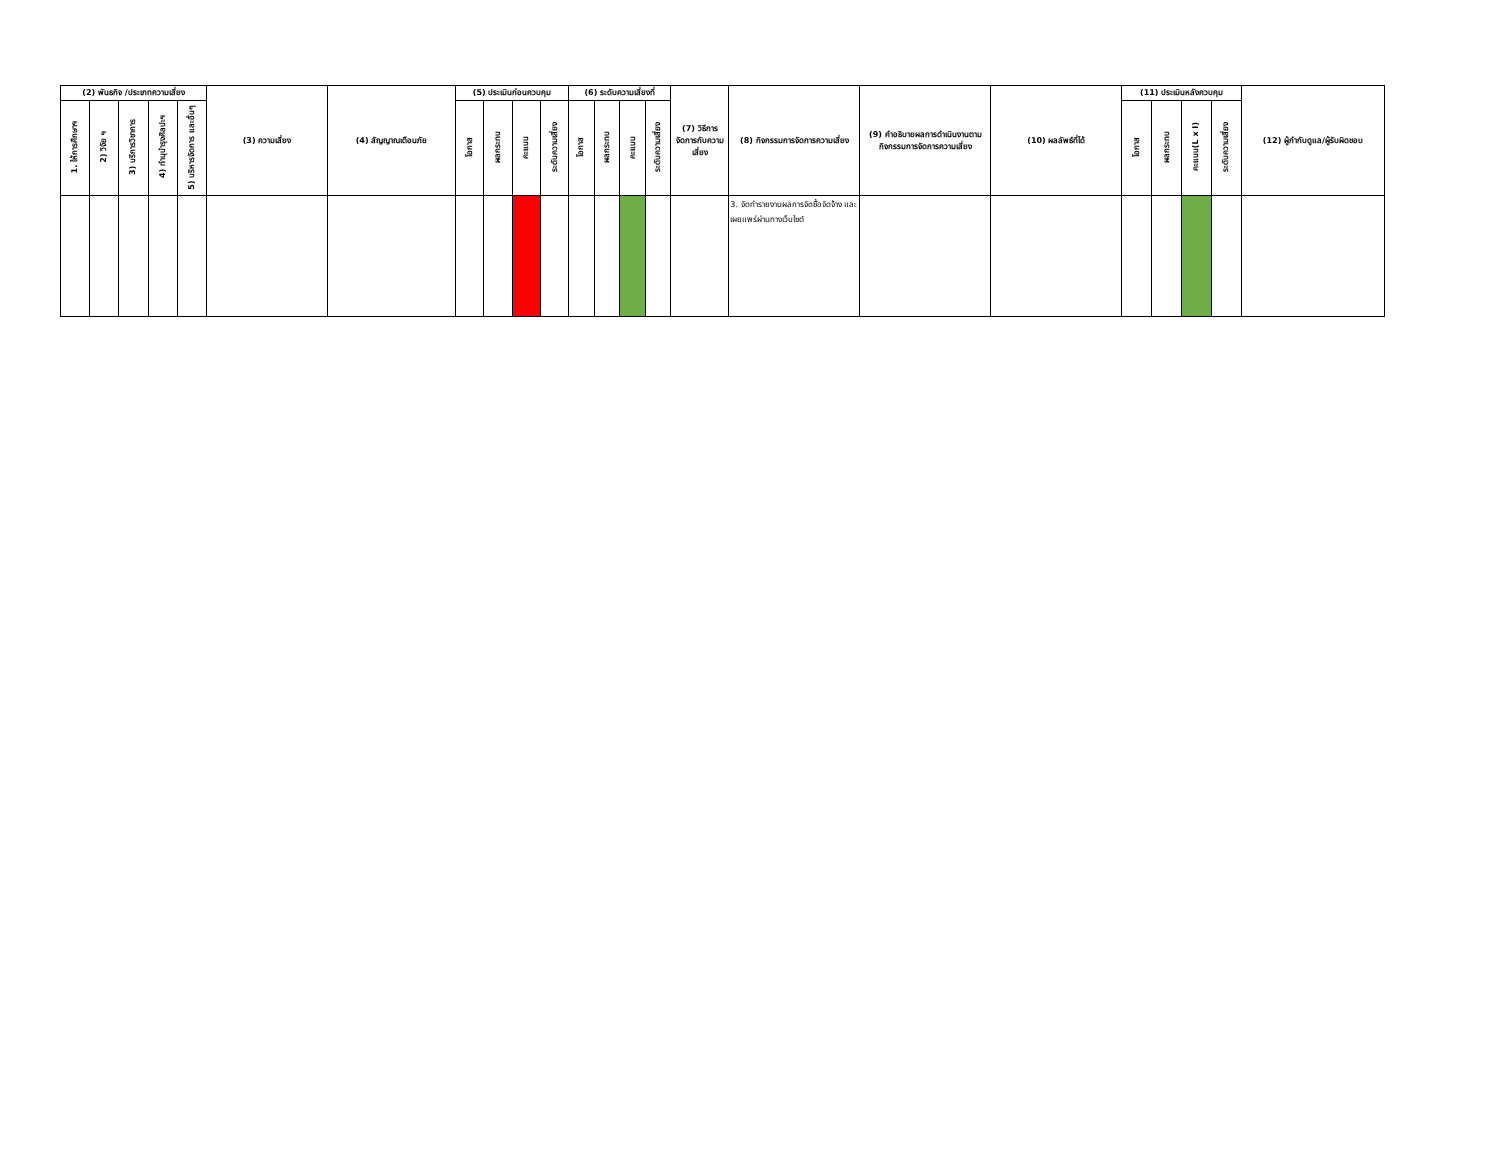| (2) พันธกิจ /ประเภทความเสี่ยง | | | | | (3) ความเสี่ยง | (4) สัญญาณเตือนภัย | (5) ประเมินก่อนควบคุม | | | | (6) ระดับความเสี่ยงที่ | | | | (7) วิธีการจัดการกับความเสี่ยง | (8) กิจกรรมการจัดการความเสี่ยง | (9) คำอธิบายผลการดำเนินงานตามกิจกรรมการจัดการความเสี่ยง | (10) ผลลัพธ์ที่ได้ | (11) ประเมินหลังควบคุม | | | | (12) ผู้กำกับดูแล/ผู้รับผิดชอบ |
| --- | --- | --- | --- | --- | --- | --- | --- | --- | --- | --- | --- | --- | --- | --- | --- | --- | --- | --- | --- | --- | --- | --- | --- |
| 1. ให้การศึกษาฯ | 2) วิจัย ฯ | 3) บริการวิชาการ | 4) ทำนุบำรุงศิลปะฯ | 5) บริหารจัดการ และอื่นๆ | | | โอกาส | ผลกระทบ | คะแนน | ระดับความเสี่ยง | โอกาส | ผลกระทบ | คะแนน | ระดับความเสี่ยง | | | | | โอกาส | ผลกระทบ | คะแนน(L x I) | ระดับความเสี่ยง | |
| | | | | | | | | | | | | | | | | 3. จัดทำรายงานผลการจัดซื้อจัดจ้าง และเผยแพร่ผ่านทางเว็บไซต์ | | | | | | | |